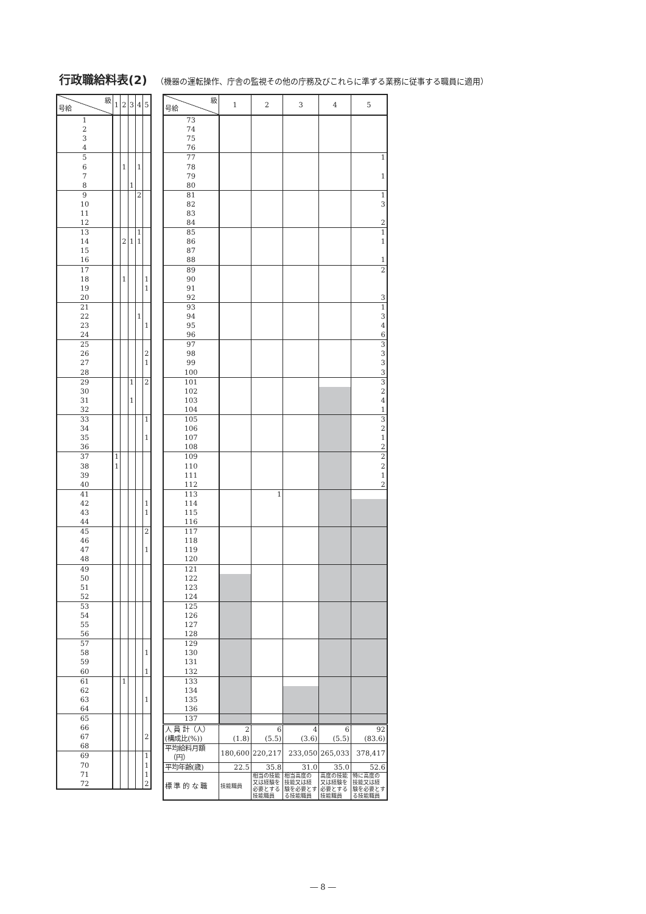行政職給料表(2) （機器の運転操作、庁舎の監視その他の庁務及びこれらに準ずる業務に従事する職員に適用）
| 級 号給 | 1 | 2 | 3 | 4 | 5 |
| --- | --- | --- | --- | --- | --- |
| 1 | | | | | |
| 2 | | | | | |
| 3 | | | | | |
| 4 | | | | | |
| 5 | | | | | |
| 6 | | 1 | | 1 | |
| 7 | | | | | |
| 8 | | | 1 | | |
| 9 | | | | 2 | |
| 10 | | | | | |
| 11 | | | | | |
| 12 | | | | | |
| 13 | | | | 1 | |
| 14 | | 2 | 1 | 1 | |
| 15 | | | | | |
| 16 | | | | | |
| 17 | | | | | |
| 18 | | 1 | | | 1 |
| 19 | | | | | 1 |
| 20 | | | | | |
| 21 | | | | | |
| 22 | | | | 1 | |
| 23 | | | | | 1 |
| 24 | | | | | |
| 25 | | | | | |
| 26 | | | | | 2 |
| 27 | | | | | 1 |
| 28 | | | | | |
| 29 | | | 1 | | 2 |
| 30 | | | | | |
| 31 | | | 1 | | |
| 32 | | | | | |
| 33 | | | | | 1 |
| 34 | | | | | |
| 35 | | | | | 1 |
| 36 | | | | | |
| 37 | 1 | | | | |
| 38 | 1 | | | | |
| 39 | | | | | |
| 40 | | | | | |
| 41 | | | | | |
| 42 | | | | | 1 |
| 43 | | | | | 1 |
| 44 | | | | | |
| 45 | | | | | 2 |
| 46 | | | | | |
| 47 | | | | | 1 |
| 48 | | | | | |
| 49 | | | | | |
| 50 | | | | | |
| 51 | | | | | |
| 52 | | | | | |
| 53 | | | | | |
| 54 | | | | | |
| 55 | | | | | |
| 56 | | | | | |
| 57 | | | | | |
| 58 | | | | | 1 |
| 59 | | | | | |
| 60 | | | | | 1 |
| 61 | | 1 | | | |
| 62 | | | | | |
| 63 | | | | | 1 |
| 64 | | | | | |
| 65 | | | | | |
| 66 | | | | | |
| 67 | | | | | 2 |
| 68 | | | | | |
| 69 | | | | | 1 |
| 70 | | | | | 1 |
| 71 | | | | | 1 |
| 72 | | | | | 2 |
| 級 号給 | 1 | 2 | 3 | 4 | 5 |
| --- | --- | --- | --- | --- | --- |
| 73 | | | | | |
| 74 | | | | | |
| 75 | | | | | |
| 76 | | | | | |
| 77 | | | | | 1 |
| 78 | | | | | |
| 79 | | | | | 1 |
| 80 | | | | | |
| 81 | | | | | 1 |
| 82 | | | | | 3 |
| 83 | | | | | |
| 84 | | | | | 2 |
| 85 | | | | | 1 |
| 86 | | | | | 1 |
| 87 | | | | | |
| 88 | | | | | 1 |
| 89 | | | | | 2 |
| 90 | | | | | |
| 91 | | | | | |
| 92 | | | | | 3 |
| 93 | | | | | 1 |
| 94 | | | | | 3 |
| 95 | | | | | 4 |
| 96 | | | | | 6 |
| 97 | | | | | 3 |
| 98 | | | | | 3 |
| 99 | | | | | 3 |
| 100 | | | | | 3 |
| 101 | | | | | 3 |
| 102 | | | | | 2 |
| 103 | | | | | 4 |
| 104 | | | | | 1 |
| 105 | | | | | 3 |
| 106 | | | | | 2 |
| 107 | | | | | 1 |
| 108 | | | | | 2 |
| 109 | | | | | 2 |
| 110 | | | | | 2 |
| 111 | | | | | 1 |
| 112 | | | | | 2 |
| 113 | | 1 | | | |
| 114 | | | | | |
| 115 | | | | | |
| 116 | | | | | |
| 117 | | | | | |
| 118 | | | | | |
| 119 | | | | | |
| 120 | | | | | |
| 121 | | | | | |
| 122 | | | | | |
| 123 | | | | | |
| 124 | | | | | |
| 125 | | | | | |
| 126 | | | | | |
| 127 | | | | | |
| 128 | | | | | |
| 129 | | | | | |
| 130 | | | | | |
| 131 | | | | | |
| 132 | | | | | |
| 133 | | | | | |
| 134 | | | | | |
| 135 | | | | | |
| 136 | | | | | |
| 137 | | | | | |
| 人 員 計（人） (構成比(%)) | 2 (1.8) | 6 (5.5) | 4 (3.6) | 6 (5.5) | 92 (83.6) |
| 平均給料月額 （円） | 180,600 | 220,217 | 233,050 | 265,033 | 378,417 |
| 平均年齢(歳) | 22.5 | 35.8 | 31.0 | 35.0 | 52.6 |
| 標 準 的 な 職 | 技能職員 | 相当の技能 又は経験を 必要とする 技能職員 | 相当高度の 技能又は経 験を必要とす る技能職員 | 高度の技能 又は経験を 必要とする 技能職員 | 特に高度の 技能又は経 験を必要とす る技能職員 |
― 8 ―